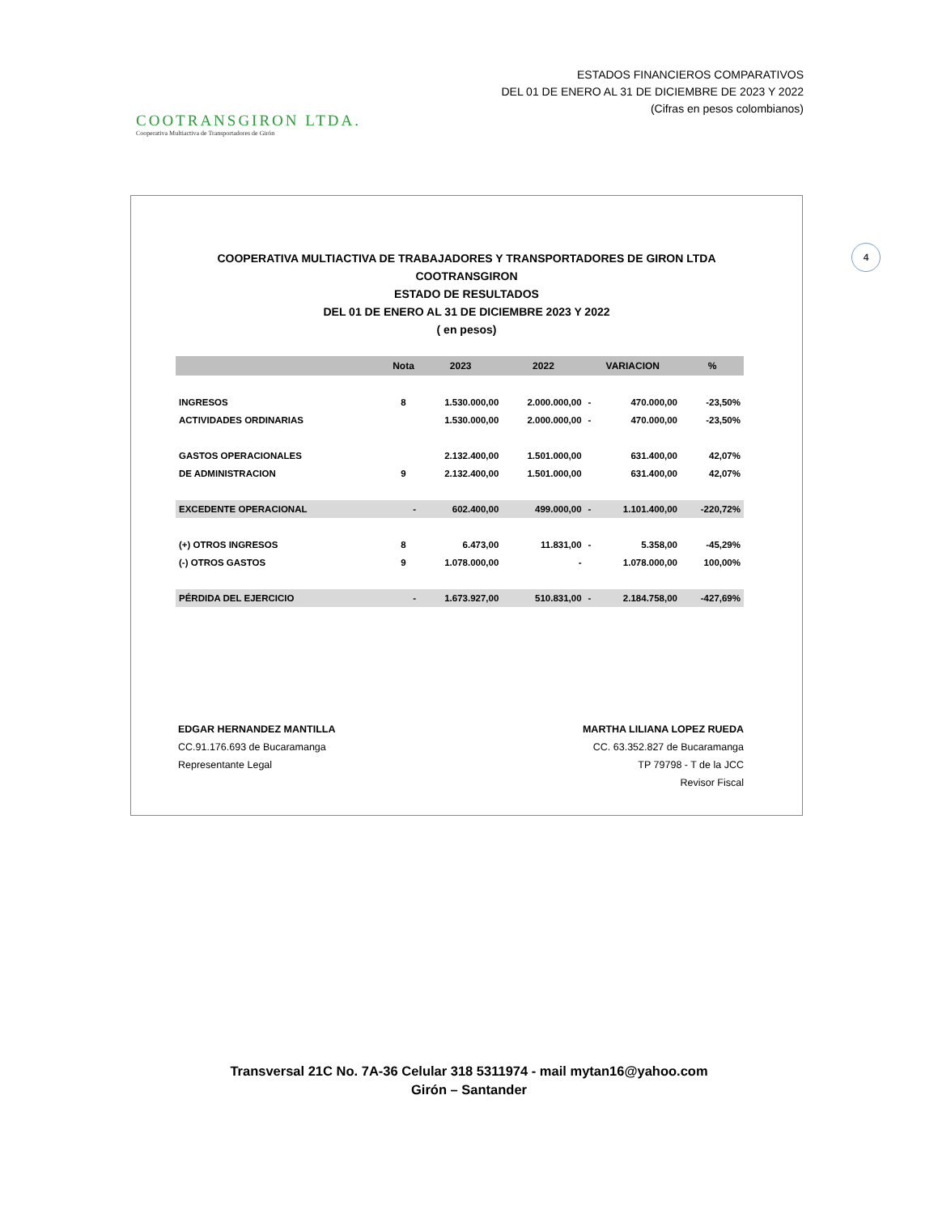COOTRANSGIRON LTDA.
Cooperativa Multiactiva de Transportadores de Girón
ESTADOS FINANCIEROS COMPARATIVOS
DEL 01 DE ENERO AL 31 DE DICIEMBRE DE 2023 Y 2022
(Cifras en pesos colombianos)
4
COOPERATIVA MULTIACTIVA DE TRABAJADORES Y TRANSPORTADORES DE GIRON LTDA
COOTRANSGIRON
ESTADO DE RESULTADOS
DEL 01 DE ENERO AL 31 DE DICIEMBRE 2023 Y 2022
( en pesos)
| | Nota | 2023 | 2022 | VARIACION | | % |
| --- | --- | --- | --- | --- | --- | --- |
| INGRESOS | 8 | 1.530.000,00 | 2.000.000,00 | - | 470.000,00 | -23,50% |
| ACTIVIDADES ORDINARIAS | | 1.530.000,00 | 2.000.000,00 | - | 470.000,00 | -23,50% |
| GASTOS OPERACIONALES | | 2.132.400,00 | 1.501.000,00 | | 631.400,00 | 42,07% |
| DE ADMINISTRACION | 9 | 2.132.400,00 | 1.501.000,00 | | 631.400,00 | 42,07% |
| EXCEDENTE OPERACIONAL | - | 602.400,00 | 499.000,00 | - | 1.101.400,00 | -220,72% |
| (+) OTROS INGRESOS | 8 | 6.473,00 | 11.831,00 | - | 5.358,00 | -45,29% |
| (-) OTROS GASTOS | 9 | 1.078.000,00 | - | | 1.078.000,00 | 100,00% |
| PÉRDIDA DEL EJERCICIO | - | 1.673.927,00 | 510.831,00 | - | 2.184.758,00 | -427,69% |
EDGAR HERNANDEZ MANTILLA
CC.91.176.693 de Bucaramanga
Representante Legal
MARTHA LILIANA LOPEZ RUEDA
CC. 63.352.827 de Bucaramanga
TP 79798 - T de la JCC
Revisor Fiscal
Transversal 21C No. 7A-36 Celular 318 5311974 - mail mytan16@yahoo.com
Girón – Santander